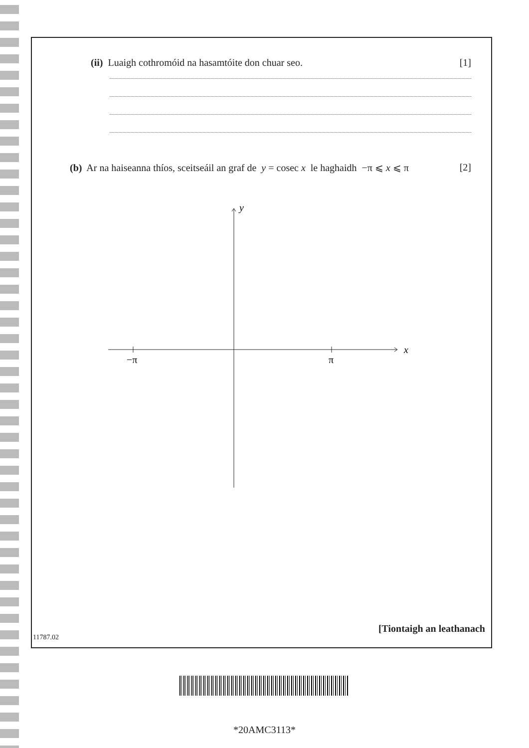(ii) Luaigh cothromóid na hasamtóite don chuar seo. [1]
(b) Ar na haiseanna thíos, sceitseáil an graf de y = cosec x le haghaidh −π ⩽ x ⩽ π [2]
y
x
−π
π
11787.02
[Tiontaigh an leathanach
*20AMC3113*